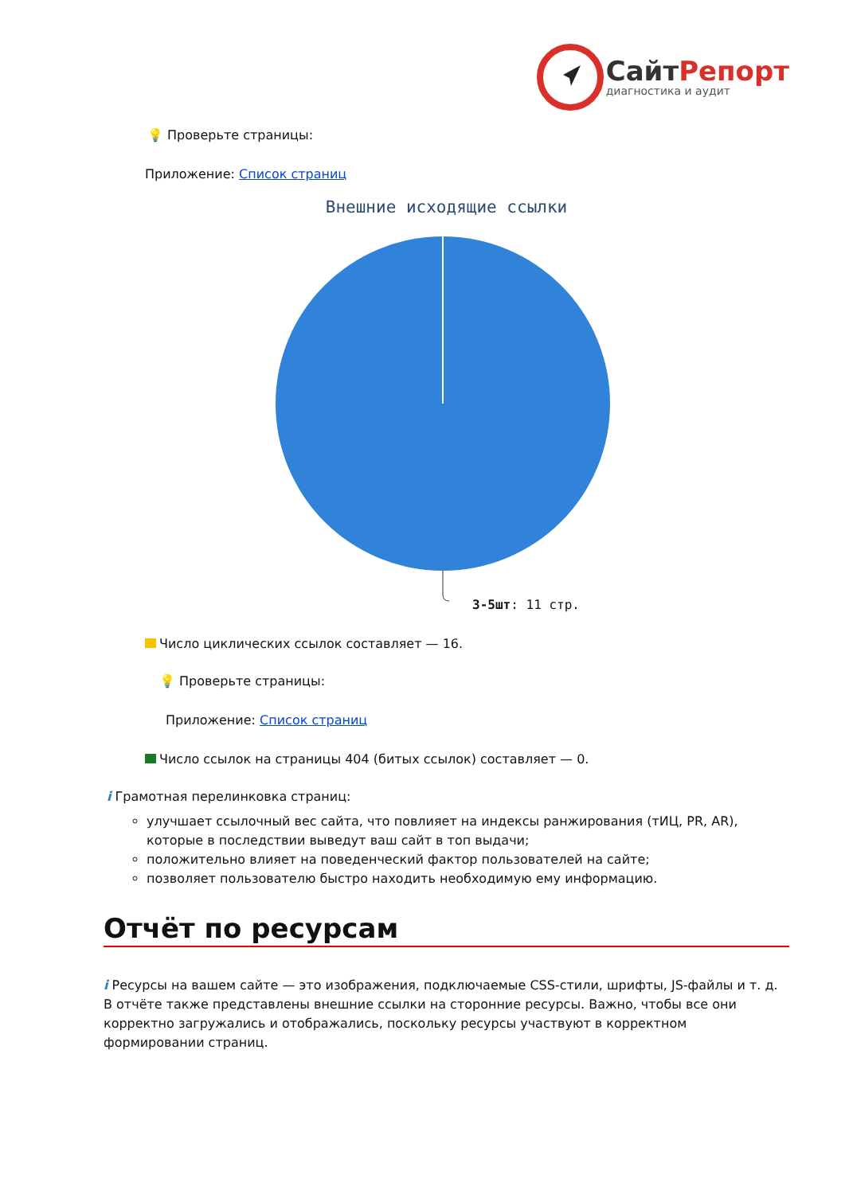СайтРепорт
диагностика и аудит
💡 Проверьте страницы:
Приложение: Список страниц
Внешние исходящие ссылки
3-5шт: 11 стр.
Число циклических ссылок составляет — 16.
💡 Проверьте страницы:
Приложение: Список страниц
Число ссылок на страницы 404 (битых ссылок) составляет — 0.
i Грамотная перелинковка страниц:
улучшает ссылочный вес сайта, что повлияет на индексы ранжирования (тИЦ, PR, AR), которые в последствии выведут ваш сайт в топ выдачи;
положительно влияет на поведенческий фактор пользователей на сайте;
позволяет пользователю быстро находить необходимую ему информацию.
Отчёт по ресурсам
i Ресурсы на вашем сайте — это изображения, подключаемые CSS-стили, шрифты, JS-файлы и т. д. В отчёте также представлены внешние ссылки на сторонние ресурсы. Важно, чтобы все они корректно загружались и отображались, поскольку ресурсы участвуют в корректном формировании страниц.